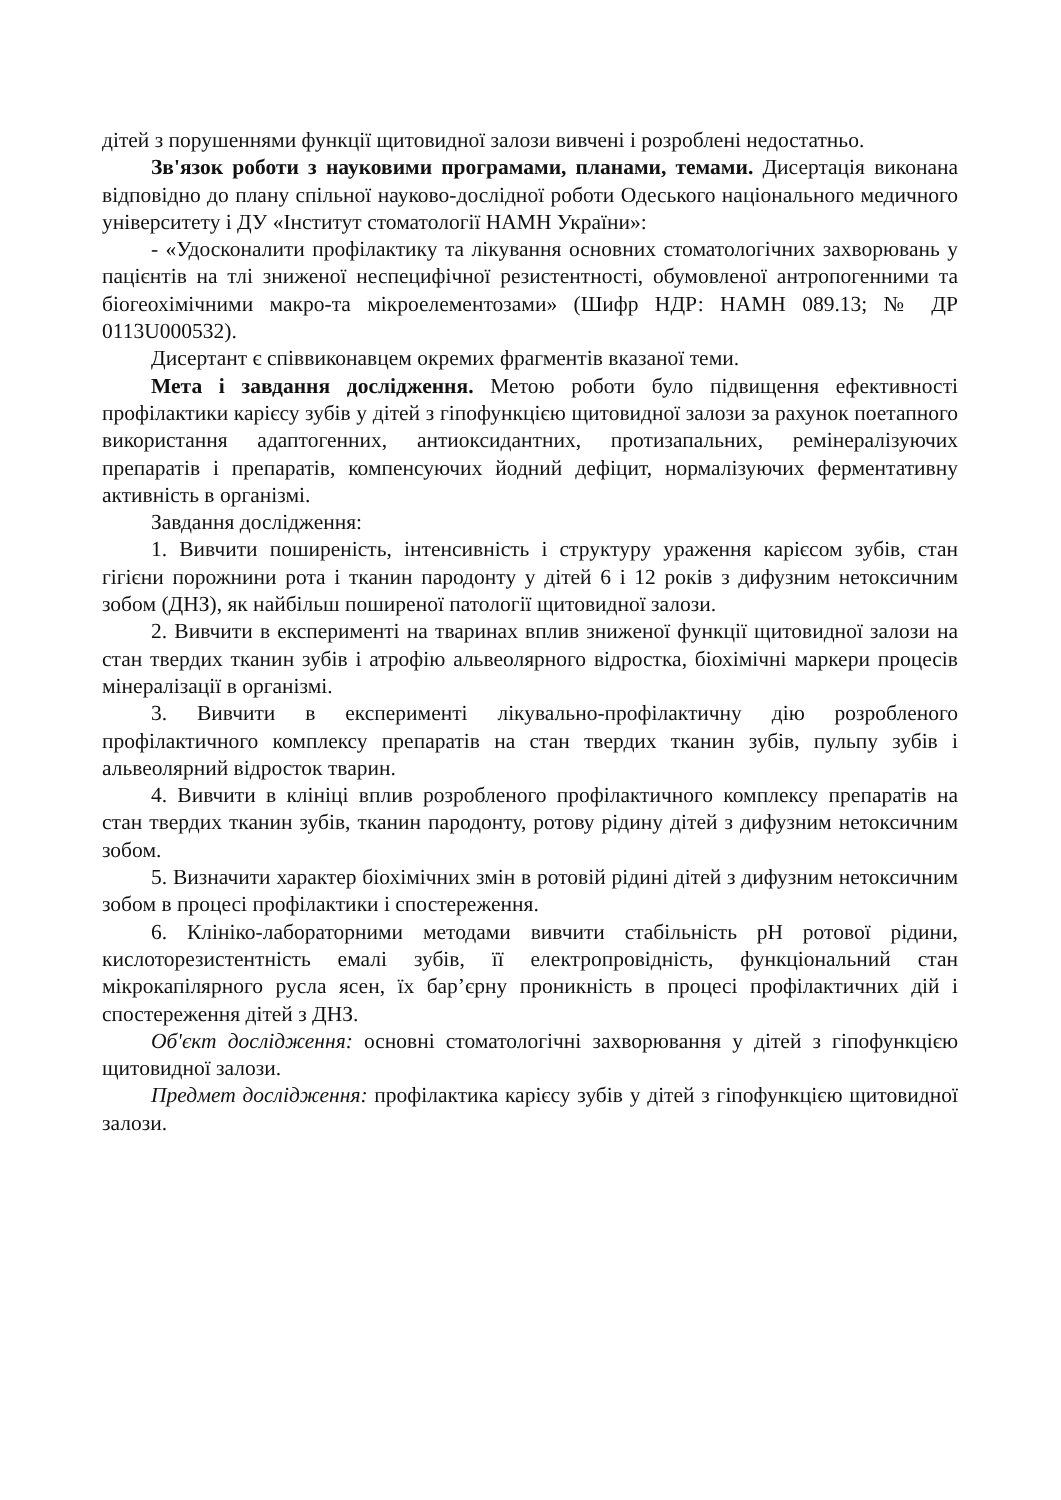дітей з порушеннями функції щитовидної залози вивчені і розроблені недостатньо.
Зв'язок роботи з науковими програмами, планами, темами. Дисертація виконана відповідно до плану спільної науково-дослідної роботи Одеського національного медичного університету і ДУ «Інститут стоматології НАМН України»:
- «Удосконалити профілактику та лікування основних стоматологічних захворювань у пацієнтів на тлі зниженої неспецифічної резистентності, обумовленої антропогенними та біогеохімічними макро-та мікроелементозами» (Шифр НДР: НАМН 089.13; № ДР 0113U000532).
Дисертант є співвиконавцем окремих фрагментів вказаної теми.
Мета і завдання дослідження. Метою роботи було підвищення ефективності профілактики карієсу зубів у дітей з гіпофункцією щитовидної залози за рахунок поетапного використання адаптогенних, антиоксидантних, протизапальних, ремінералізуючих препаратів і препаратів, компенсуючих йодний дефіцит, нормалізуючих ферментативну активність в організмі.
Завдання дослідження:
1. Вивчити поширеність, інтенсивність і структуру ураження карієсом зубів, стан гігієни порожнини рота і тканин пародонту у дітей 6 і 12 років з дифузним нетоксичним зобом (ДНЗ), як найбільш поширеної патології щитовидної залози.
2. Вивчити в експерименті на тваринах вплив зниженої функції щитовидної залози на стан твердих тканин зубів і атрофію альвеолярного відростка, біохімічні маркери процесів мінералізації в організмі.
3. Вивчити в експерименті лікувально-профілактичну дію розробленого профілактичного комплексу препаратів на стан твердих тканин зубів, пульпу зубів і альвеолярний відросток тварин.
4. Вивчити в клініці вплив розробленого профілактичного комплексу препаратів на стан твердих тканин зубів, тканин пародонту, ротову рідину дітей з дифузним нетоксичним зобом.
5. Визначити характер біохімічних змін в ротовій рідині дітей з дифузним нетоксичним зобом в процесі профілактики і спостереження.
6. Клініко-лабораторними методами вивчити стабільність рН ротової рідини, кислоторезистентність емалі зубів, її електропровідність, функціональний стан мікрокапілярного русла ясен, їх бар’єрну проникність в процесі профілактичних дій і спостереження дітей з ДНЗ.
Об'єкт дослідження: основні стоматологічні захворювання у дітей з гіпофункцією щитовидної залози.
Предмет дослідження: профілактика карієсу зубів у дітей з гіпофункцією щитовидної залози.